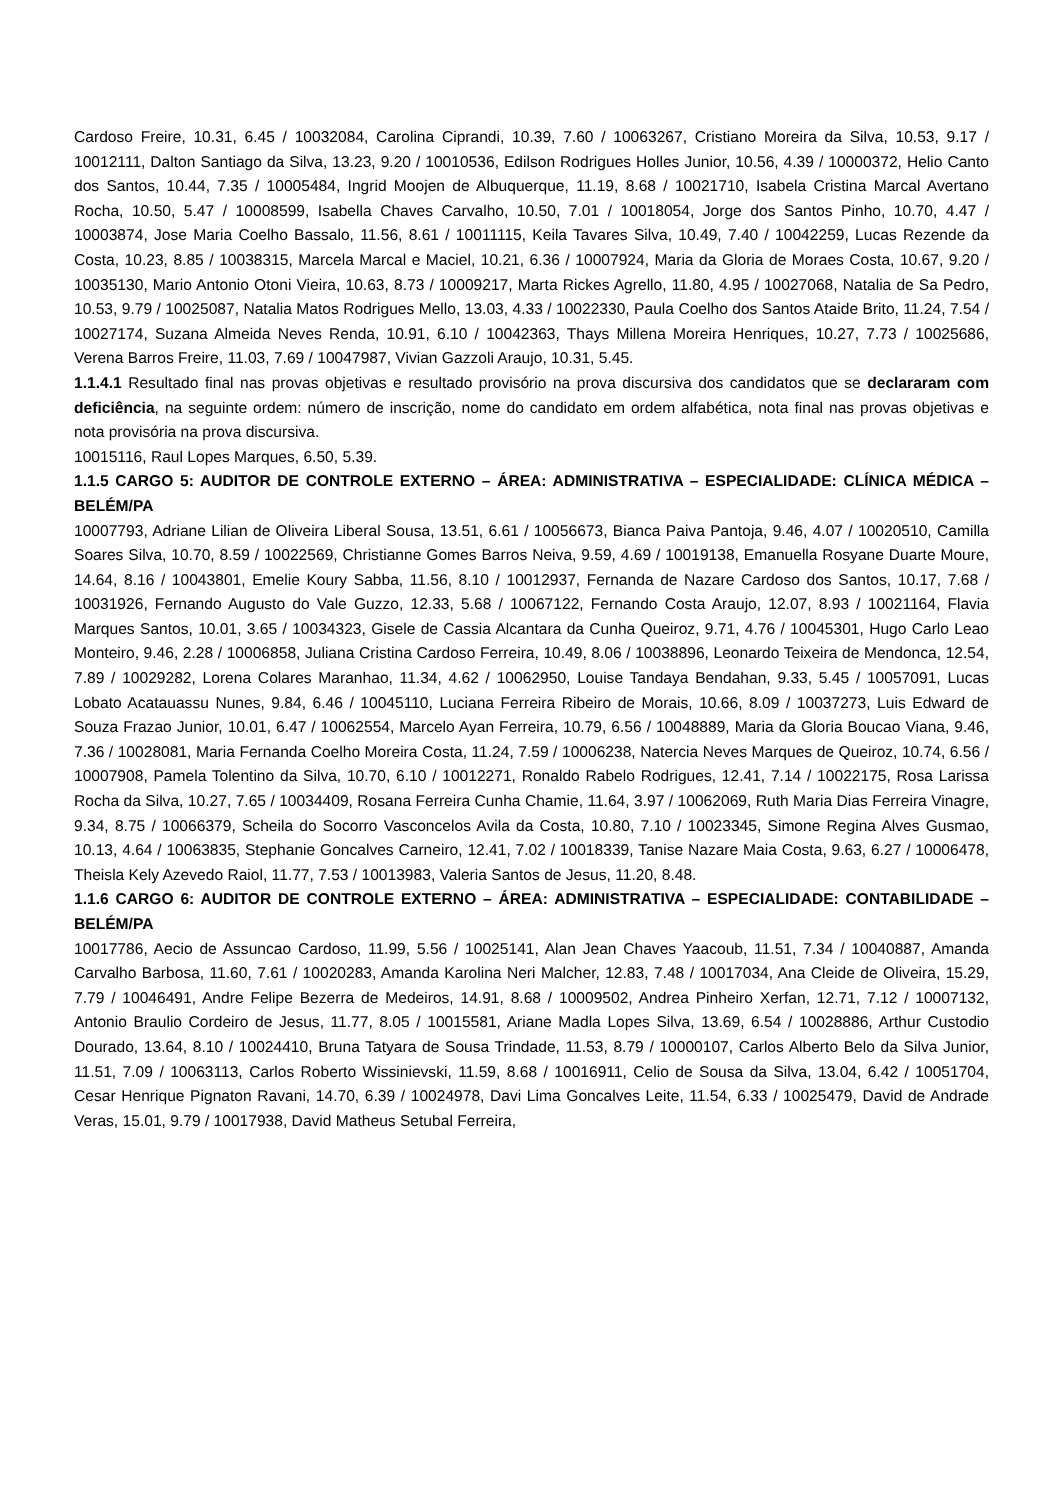Cardoso Freire, 10.31, 6.45 / 10032084, Carolina Ciprandi, 10.39, 7.60 / 10063267, Cristiano Moreira da Silva, 10.53, 9.17 / 10012111, Dalton Santiago da Silva, 13.23, 9.20 / 10010536, Edilson Rodrigues Holles Junior, 10.56, 4.39 / 10000372, Helio Canto dos Santos, 10.44, 7.35 / 10005484, Ingrid Moojen de Albuquerque, 11.19, 8.68 / 10021710, Isabela Cristina Marcal Avertano Rocha, 10.50, 5.47 / 10008599, Isabella Chaves Carvalho, 10.50, 7.01 / 10018054, Jorge dos Santos Pinho, 10.70, 4.47 / 10003874, Jose Maria Coelho Bassalo, 11.56, 8.61 / 10011115, Keila Tavares Silva, 10.49, 7.40 / 10042259, Lucas Rezende da Costa, 10.23, 8.85 / 10038315, Marcela Marcal e Maciel, 10.21, 6.36 / 10007924, Maria da Gloria de Moraes Costa, 10.67, 9.20 / 10035130, Mario Antonio Otoni Vieira, 10.63, 8.73 / 10009217, Marta Rickes Agrello, 11.80, 4.95 / 10027068, Natalia de Sa Pedro, 10.53, 9.79 / 10025087, Natalia Matos Rodrigues Mello, 13.03, 4.33 / 10022330, Paula Coelho dos Santos Ataide Brito, 11.24, 7.54 / 10027174, Suzana Almeida Neves Renda, 10.91, 6.10 / 10042363, Thays Millena Moreira Henriques, 10.27, 7.73 / 10025686, Verena Barros Freire, 11.03, 7.69 / 10047987, Vivian Gazzoli Araujo, 10.31, 5.45.
1.1.4.1 Resultado final nas provas objetivas e resultado provisório na prova discursiva dos candidatos que se declararam com deficiência, na seguinte ordem: número de inscrição, nome do candidato em ordem alfabética, nota final nas provas objetivas e nota provisória na prova discursiva.
10015116, Raul Lopes Marques, 6.50, 5.39.
1.1.5 CARGO 5: AUDITOR DE CONTROLE EXTERNO – ÁREA: ADMINISTRATIVA – ESPECIALIDADE: CLÍNICA MÉDICA – BELÉM/PA
10007793, Adriane Lilian de Oliveira Liberal Sousa, 13.51, 6.61 / 10056673, Bianca Paiva Pantoja, 9.46, 4.07 / 10020510, Camilla Soares Silva, 10.70, 8.59 / 10022569, Christianne Gomes Barros Neiva, 9.59, 4.69 / 10019138, Emanuella Rosyane Duarte Moure, 14.64, 8.16 / 10043801, Emelie Koury Sabba, 11.56, 8.10 / 10012937, Fernanda de Nazare Cardoso dos Santos, 10.17, 7.68 / 10031926, Fernando Augusto do Vale Guzzo, 12.33, 5.68 / 10067122, Fernando Costa Araujo, 12.07, 8.93 / 10021164, Flavia Marques Santos, 10.01, 3.65 / 10034323, Gisele de Cassia Alcantara da Cunha Queiroz, 9.71, 4.76 / 10045301, Hugo Carlo Leao Monteiro, 9.46, 2.28 / 10006858, Juliana Cristina Cardoso Ferreira, 10.49, 8.06 / 10038896, Leonardo Teixeira de Mendonca, 12.54, 7.89 / 10029282, Lorena Colares Maranhao, 11.34, 4.62 / 10062950, Louise Tandaya Bendahan, 9.33, 5.45 / 10057091, Lucas Lobato Acatauassu Nunes, 9.84, 6.46 / 10045110, Luciana Ferreira Ribeiro de Morais, 10.66, 8.09 / 10037273, Luis Edward de Souza Frazao Junior, 10.01, 6.47 / 10062554, Marcelo Ayan Ferreira, 10.79, 6.56 / 10048889, Maria da Gloria Boucao Viana, 9.46, 7.36 / 10028081, Maria Fernanda Coelho Moreira Costa, 11.24, 7.59 / 10006238, Natercia Neves Marques de Queiroz, 10.74, 6.56 / 10007908, Pamela Tolentino da Silva, 10.70, 6.10 / 10012271, Ronaldo Rabelo Rodrigues, 12.41, 7.14 / 10022175, Rosa Larissa Rocha da Silva, 10.27, 7.65 / 10034409, Rosana Ferreira Cunha Chamie, 11.64, 3.97 / 10062069, Ruth Maria Dias Ferreira Vinagre, 9.34, 8.75 / 10066379, Scheila do Socorro Vasconcelos Avila da Costa, 10.80, 7.10 / 10023345, Simone Regina Alves Gusmao, 10.13, 4.64 / 10063835, Stephanie Goncalves Carneiro, 12.41, 7.02 / 10018339, Tanise Nazare Maia Costa, 9.63, 6.27 / 10006478, Theisla Kely Azevedo Raiol, 11.77, 7.53 / 10013983, Valeria Santos de Jesus, 11.20, 8.48.
1.1.6 CARGO 6: AUDITOR DE CONTROLE EXTERNO – ÁREA: ADMINISTRATIVA – ESPECIALIDADE: CONTABILIDADE – BELÉM/PA
10017786, Aecio de Assuncao Cardoso, 11.99, 5.56 / 10025141, Alan Jean Chaves Yaacoub, 11.51, 7.34 / 10040887, Amanda Carvalho Barbosa, 11.60, 7.61 / 10020283, Amanda Karolina Neri Malcher, 12.83, 7.48 / 10017034, Ana Cleide de Oliveira, 15.29, 7.79 / 10046491, Andre Felipe Bezerra de Medeiros, 14.91, 8.68 / 10009502, Andrea Pinheiro Xerfan, 12.71, 7.12 / 10007132, Antonio Braulio Cordeiro de Jesus, 11.77, 8.05 / 10015581, Ariane Madla Lopes Silva, 13.69, 6.54 / 10028886, Arthur Custodio Dourado, 13.64, 8.10 / 10024410, Bruna Tatyara de Sousa Trindade, 11.53, 8.79 / 10000107, Carlos Alberto Belo da Silva Junior, 11.51, 7.09 / 10063113, Carlos Roberto Wissinievski, 11.59, 8.68 / 10016911, Celio de Sousa da Silva, 13.04, 6.42 / 10051704, Cesar Henrique Pignaton Ravani, 14.70, 6.39 / 10024978, Davi Lima Goncalves Leite, 11.54, 6.33 / 10025479, David de Andrade Veras, 15.01, 9.79 / 10017938, David Matheus Setubal Ferreira,